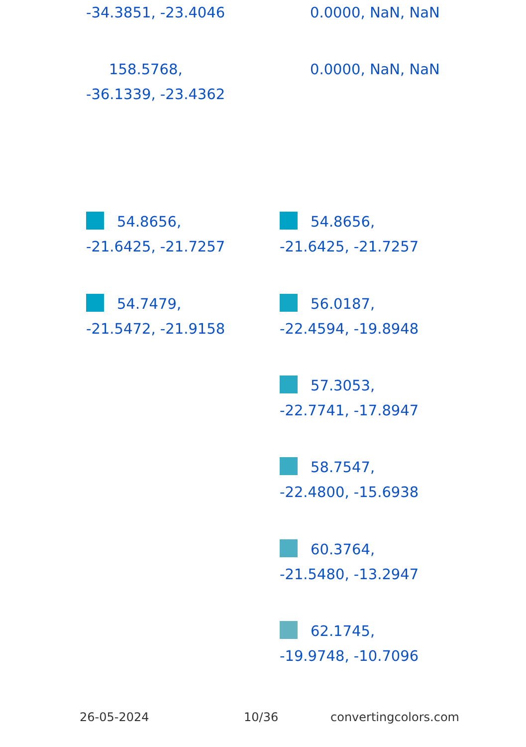-34.3851, -23.4046 0.0000, NaN, NaN
158.5768,
-36.1339, -23.4362
0.0000, NaN, NaN
54.8656, -21.6425, -21.7257
54.8656, -21.6425, -21.7257
54.7479, -21.5472, -21.9158
56.0187, -22.4594, -19.8948
57.3053, -22.7741, -17.8947
58.7547, -22.4800, -15.6938
60.3764, -21.5480, -13.2947
62.1745, -19.9748, -10.7096
26-05-2024 10/36 convertingcolors.com